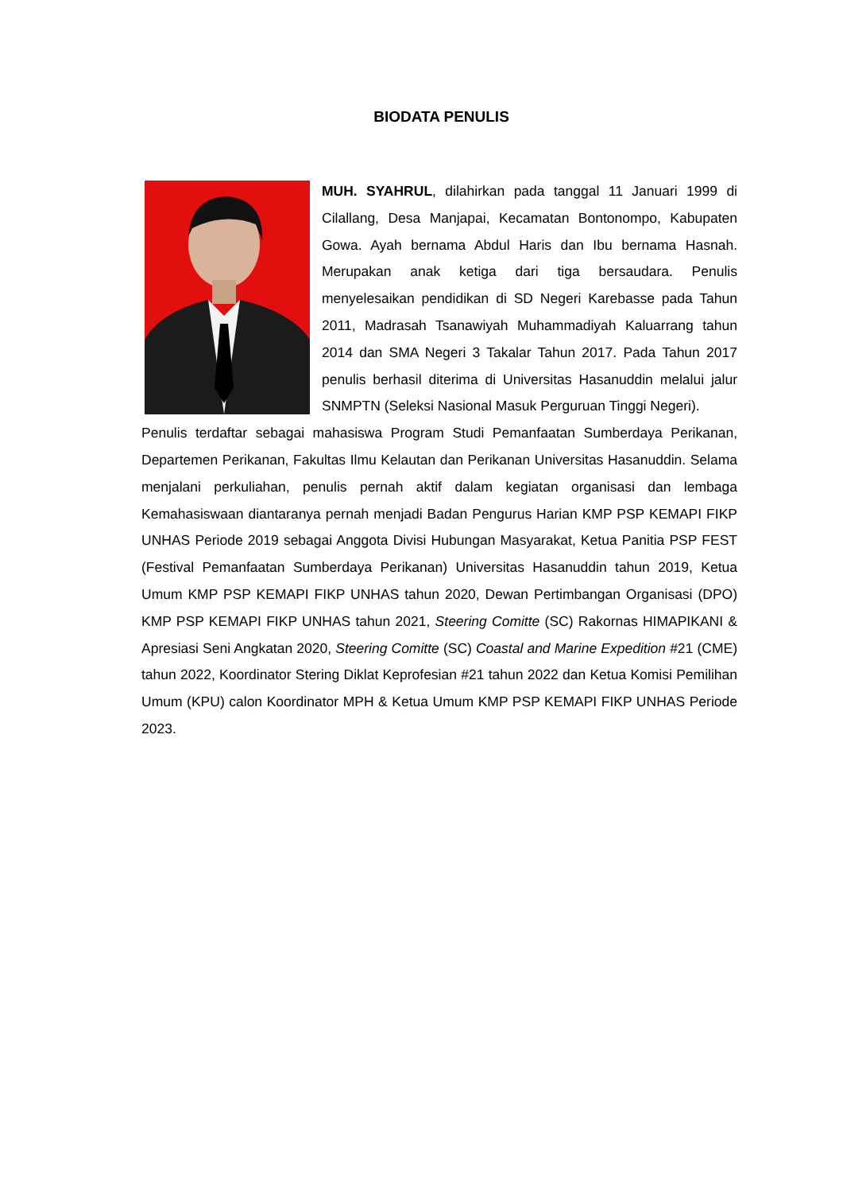BIODATA PENULIS
MUH. SYAHRUL, dilahirkan pada tanggal 11 Januari 1999 di Cilallang, Desa Manjapai, Kecamatan Bontonompo, Kabupaten Gowa. Ayah bernama Abdul Haris dan Ibu bernama Hasnah. Merupakan anak ketiga dari tiga bersaudara. Penulis menyelesaikan pendidikan di SD Negeri Karebasse pada Tahun 2011, Madrasah Tsanawiyah Muhammadiyah Kaluarrang tahun 2014 dan SMA Negeri 3 Takalar Tahun 2017. Pada Tahun 2017 penulis berhasil diterima di Universitas Hasanuddin melalui jalur SNMPTN (Seleksi Nasional Masuk Perguruan Tinggi Negeri).
Penulis terdaftar sebagai mahasiswa Program Studi Pemanfaatan Sumberdaya Perikanan, Departemen Perikanan, Fakultas Ilmu Kelautan dan Perikanan Universitas Hasanuddin. Selama menjalani perkuliahan, penulis pernah aktif dalam kegiatan organisasi dan lembaga Kemahasiswaan diantaranya pernah menjadi Badan Pengurus Harian KMP PSP KEMAPI FIKP UNHAS Periode 2019 sebagai Anggota Divisi Hubungan Masyarakat, Ketua Panitia PSP FEST (Festival Pemanfaatan Sumberdaya Perikanan) Universitas Hasanuddin tahun 2019, Ketua Umum KMP PSP KEMAPI FIKP UNHAS tahun 2020, Dewan Pertimbangan Organisasi (DPO) KMP PSP KEMAPI FIKP UNHAS tahun 2021, Steering Comitte (SC) Rakornas HIMAPIKANI & Apresiasi Seni Angkatan 2020, Steering Comitte (SC) Coastal and Marine Expedition #21 (CME) tahun 2022, Koordinator Stering Diklat Keprofesian #21 tahun 2022 dan Ketua Komisi Pemilihan Umum (KPU) calon Koordinator MPH & Ketua Umum KMP PSP KEMAPI FIKP UNHAS Periode 2023.